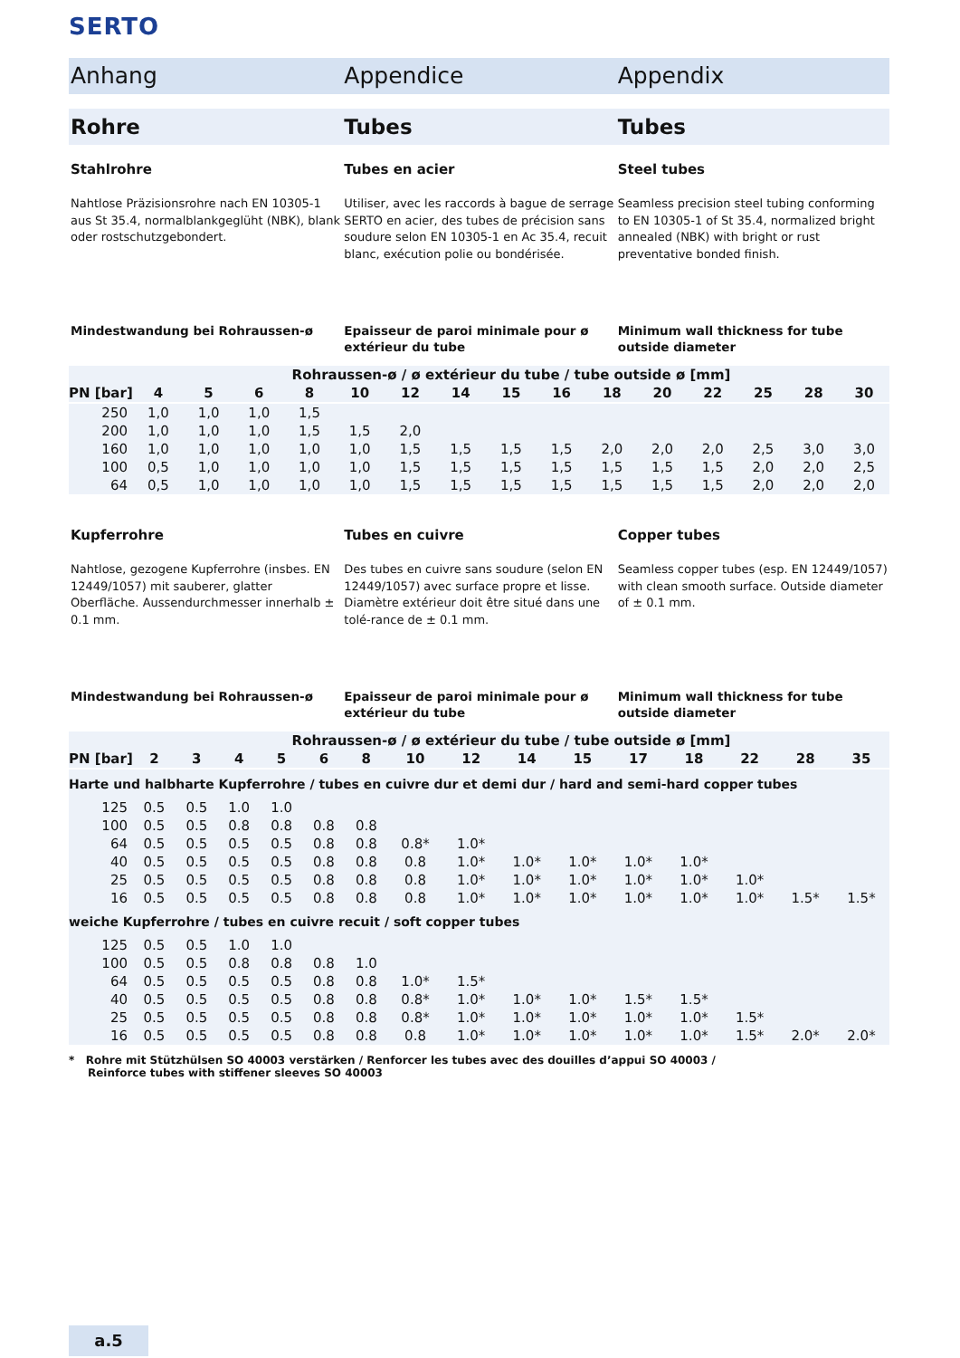SERTO
Anhang Appendice Appendix
Rohre Tubes Tubes
Stahlrohre
Nahtlose Präzisionsrohre nach EN 10305-1 aus St 35.4, normalblankgeglüht (NBK), blank oder rostschutzgebondert.
Tubes en acier
Utiliser, avec les raccords à bague de serrage SERTO en acier, des tubes de précision sans soudure selon EN 10305-1 en Ac 35.4, recuit blanc, exécution polie ou bondérisée.
Steel tubes
Seamless precision steel tubing conforming to EN 10305-1 of St 35.4, normalized bright annealed (NBK) with bright or rust preventative bonded finish.
Mindestwandung bei Rohraussen-ø
Epaisseur de paroi minimale pour ø extérieur du tube
Minimum wall thickness for tube outside diameter
| | Rohraussen-ø / ø extérieur du tube / tube outside ø [mm] | | | | | | | | | | | | | | |
| --- | --- | --- | --- | --- | --- | --- | --- | --- | --- | --- | --- | --- | --- | --- | --- |
| PN [bar] | 4 | 5 | 6 | 8 | 10 | 12 | 14 | 15 | 16 | 18 | 20 | 22 | 25 | 28 | 30 |
| 250 | 1,0 | 1,0 | 1,0 | 1,5 | | | | | | | | | | | |
| 200 | 1,0 | 1,0 | 1,0 | 1,5 | 1,5 | 2,0 | | | | | | | | | |
| 160 | 1,0 | 1,0 | 1,0 | 1,0 | 1,0 | 1,5 | 1,5 | 1,5 | 1,5 | 2,0 | 2,0 | 2,0 | 2,5 | 3,0 | 3,0 |
| 100 | 0,5 | 1,0 | 1,0 | 1,0 | 1,0 | 1,5 | 1,5 | 1,5 | 1,5 | 1,5 | 1,5 | 1,5 | 2,0 | 2,0 | 2,5 |
| 64 | 0,5 | 1,0 | 1,0 | 1,0 | 1,0 | 1,5 | 1,5 | 1,5 | 1,5 | 1,5 | 1,5 | 1,5 | 2,0 | 2,0 | 2,0 |
Kupferrohre
Nahtlose, gezogene Kupferrohre (insbes. EN 12449/1057) mit sauberer, glatter Oberfläche. Aussendurchmesser innerhalb ± 0.1 mm.
Tubes en cuivre
Des tubes en cuivre sans soudure (selon EN 12449/1057) avec surface propre et lisse. Diamètre extérieur doit être situé dans une tolé-rance de ± 0.1 mm.
Copper tubes
Seamless copper tubes (esp. EN 12449/1057) with clean smooth surface. Outside diameter of ± 0.1 mm.
Mindestwandung bei Rohraussen-ø
Epaisseur de paroi minimale pour ø extérieur du tube
Minimum wall thickness for tube outside diameter
| | Rohraussen-ø / ø extérieur du tube / tube outside ø [mm] | | | | | | | | | | | | | | |
| --- | --- | --- | --- | --- | --- | --- | --- | --- | --- | --- | --- | --- | --- | --- | --- |
| PN [bar] | 2 | 3 | 4 | 5 | 6 | 8 | 10 | 12 | 14 | 15 | 17 | 18 | 22 | 28 | 35 |
| Harte und halbharte Kupferrohre / tubes en cuivre dur et demi dur / hard and semi-hard copper tubes | | | | | | | | | | | | | | | |
| 125 | 0.5 | 0.5 | 1.0 | 1.0 | | | | | | | | | | | |
| 100 | 0.5 | 0.5 | 0.8 | 0.8 | 0.8 | 0.8 | | | | | | | | | |
| 64 | 0.5 | 0.5 | 0.5 | 0.5 | 0.8 | 0.8 | 0.8* | 1.0* | | | | | | | |
| 40 | 0.5 | 0.5 | 0.5 | 0.5 | 0.8 | 0.8 | 0.8 | 1.0* | 1.0* | 1.0* | 1.0* | 1.0* | | | |
| 25 | 0.5 | 0.5 | 0.5 | 0.5 | 0.8 | 0.8 | 0.8 | 1.0* | 1.0* | 1.0* | 1.0* | 1.0* | 1.0* | | |
| 16 | 0.5 | 0.5 | 0.5 | 0.5 | 0.8 | 0.8 | 0.8 | 1.0* | 1.0* | 1.0* | 1.0* | 1.0* | 1.0* | 1.5* | 1.5* |
| weiche Kupferrohre / tubes en cuivre recuit / soft copper tubes | | | | | | | | | | | | | | | |
| 125 | 0.5 | 0.5 | 1.0 | 1.0 | | | | | | | | | | | |
| 100 | 0.5 | 0.5 | 0.8 | 0.8 | 0.8 | 1.0 | | | | | | | | | |
| 64 | 0.5 | 0.5 | 0.5 | 0.5 | 0.8 | 0.8 | 1.0* | 1.5* | | | | | | | |
| 40 | 0.5 | 0.5 | 0.5 | 0.5 | 0.8 | 0.8 | 0.8* | 1.0* | 1.0* | 1.0* | 1.5* | 1.5* | | | |
| 25 | 0.5 | 0.5 | 0.5 | 0.5 | 0.8 | 0.8 | 0.8* | 1.0* | 1.0* | 1.0* | 1.0* | 1.0* | 1.5* | | |
| 16 | 0.5 | 0.5 | 0.5 | 0.5 | 0.8 | 0.8 | 0.8 | 1.0* | 1.0* | 1.0* | 1.0* | 1.0* | 1.5* | 2.0* | 2.0* |
* Rohre mit Stützhülsen SO 40003 verstärken / Renforcer les tubes avec des douilles d’appui SO 40003 /
Reinforce tubes with stiffener sleeves SO 40003
a.5